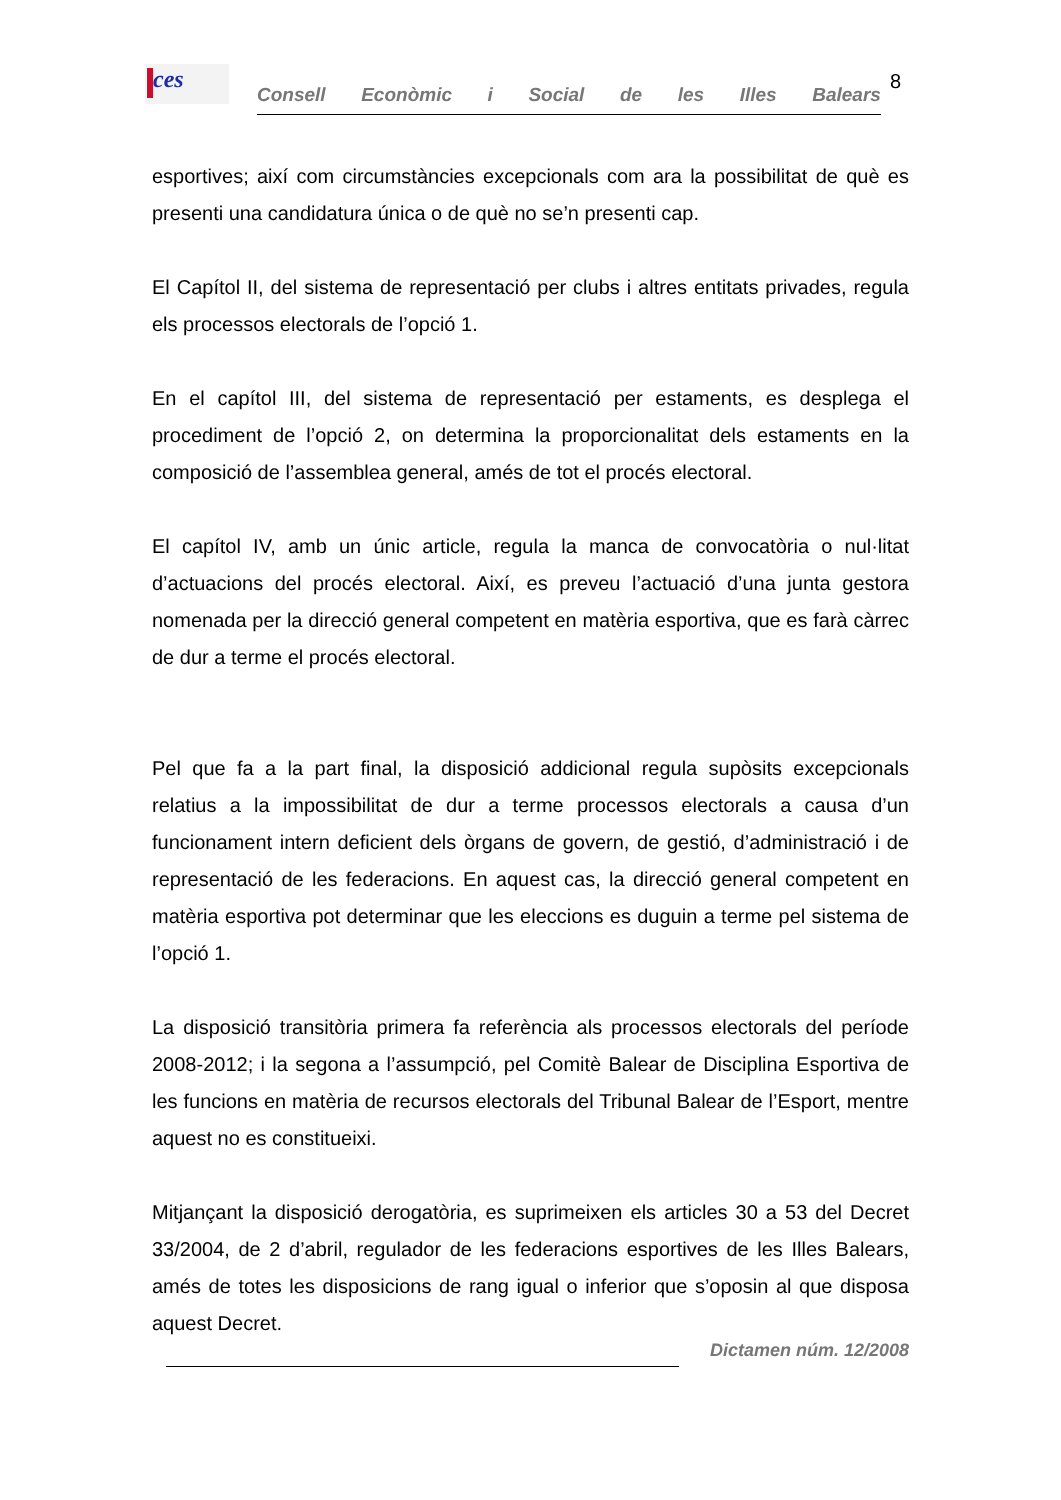ces
Consell Econòmic i Social de les Illes Balears
8
esportives; així com circumstàncies excepcionals com ara la possibilitat de què es presenti una candidatura única o de què no se’n presenti cap.
El Capítol II, del sistema de representació per clubs i altres entitats privades, regula els processos electorals de l’opció 1.
En el capítol III, del sistema de representació per estaments, es desplega el procediment de l’opció 2, on determina la proporcionalitat dels estaments en la composició de l’assemblea general, amés de tot el procés electoral.
El capítol IV, amb un únic article, regula la manca de convocatòria o nul·litat d’actuacions del procés electoral. Així, es preveu l’actuació d’una junta gestora nomenada per la direcció general competent en matèria esportiva, que es farà càrrec de dur a terme el procés electoral.
Pel que fa a la part final, la disposició addicional regula supòsits excepcionals relatius a la impossibilitat de dur a terme processos electorals a causa d’un funcionament intern deficient dels òrgans de govern, de gestió, d’administració i de representació de les federacions. En aquest cas, la direcció general competent en matèria esportiva pot determinar que les eleccions es duguin a terme pel sistema de l’opció 1.
La disposició transitòria primera fa referència als processos electorals del període 2008-2012; i la segona a l’assumpció, pel Comitè Balear de Disciplina Esportiva de les funcions en matèria de recursos electorals del Tribunal Balear de l’Esport, mentre aquest no es constitueixi.
Mitjançant la disposició derogatòria, es suprimeixen els articles 30 a 53 del Decret 33/2004, de 2 d’abril, regulador de les federacions esportives de les Illes Balears, amés de totes les disposicions de rang igual o inferior que s’oposin al que disposa aquest Decret.
Dictamen núm. 12/2008